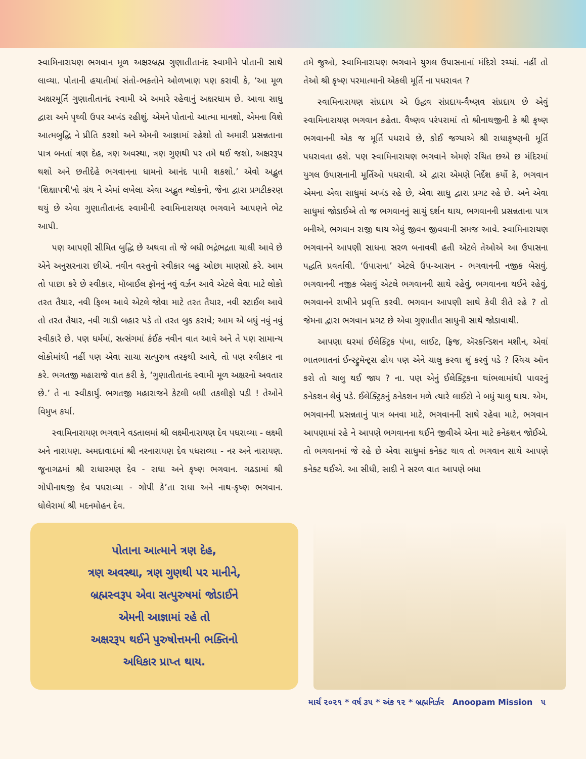સ્વામિનારાયણ ભગવાન મૂળ અક્ષરબ્રહ્મ ગુણાતીતાનંદ સ્વામીને પોતાની સાથે લાવ્યા. પોતાની હયાતીમાં સંતો-ભક્તોને ઓળખાણ પણ કરાવી કે, ‘આ મૂળ અક્ષરમૂર્તિ ગુણાતીતાનંદ સ્વામી એ અમારે રહેવાનું અક્ષરધામ છે. આવા સાધુ દ્વારા અમે પૃથ્વી ઉપર અખંડ રહીશું. એમને પોતાનો આત્મા માનશો, એમના વિશે આત્મબુદ્ધિ ને પ્રીતિ કરશો અને એમની આજ્ઞામાં રહેશો તો અમારી પ્રસન્નતાના પાત્ર બનતાં ત્રણ દેહ, ત્રણ અવસ્થા, ત્રણ ગુણથી પર તમે થઈ જશો, અક્ષરરૂપ થશો અને છતીદેહે ભગવાનના ધામનો આનંદ પામી શકશો.’ એવો અદ્ભુત 'શિક્ષાપત્રી'નો ગ્રંથ ને એમાં લખેલા એવા અદ્ભુત શ્લોકનો, જેના દ્વારા પ્રગટીકરણ થયું છે એવા ગુણાતીતાનંદ સ્વામીની સ્વામિનારાયણ ભગવાને આપણને ભેટ આપી.
પણ આપણી સીમિત બુદ્ધિ છે અથવા તો જે બધી ભદ્રંભદ્રતા ચાલી આવે છે એને અનુસરનારા છીએ. નવીન વસ્તુનો સ્વીકાર બહુ ઓછા માણસો કરે. આમ તો પાછા કરે છે સ્વીકાર, મૉબાઈલ ફૉનનું નવું વર્ઝન આવે એટલે લેવા માટે લોકો તરત તૈયાર, નવી ફિલ્મ આવે એટલે જોવા માટે તરત તૈયાર, નવી સ્ટાઈલ આવે તો તરત તૈયાર, નવી ગાડી બહાર પડે તો તરત બુક કરાવે; આમ એ બધું નવું નવું સ્વીકારે છે. પણ ધર્મમાં, સત્સંગમાં કંઈક નવીન વાત આવે અને તે પણ સામાન્ય લોકોમાંથી નહીં પણ એવા સાચા સત્પુરુષ તરફથી આવે, તો પણ સ્વીકાર ના કરે. ભગતજી મહારાજે વાત કરી કે, ‘ગુણાતીતાનંદ સ્વામી મૂળ અક્ષરનો અવતાર છે.’ તે ના સ્વીકાર્યું. ભગતજી મહારાજને કેટલી બધી તકલીફો પડી ! તેઓને વિમુખ કર્યા.
સ્વામિનારાયણ ભગવાને વડતાલમાં શ્રી લક્ષ્મીનારાયણ દેવ પધરાવ્યા - લક્ષ્મી અને નારાયણ. અમદાવાદમાં શ્રી નરનારાયણ દેવ પધરાવ્યા - નર અને નારાયણ. જૂનાગઢમાં શ્રી રાધારમણ દેવ - રાધા અને કૃષ્ણ ભગવાન. ગઢડામાં શ્રી ગોપીનાથજી દેવ પધરાવ્યા - ગોપી કે’તા રાધા અને નાથ-કૃષ્ણ ભગવાન. ધોલેરામાં શ્રી મદનમોહન દેવ.
તમે જુઓ, સ્વામિનારાયણ ભગવાને યુગલ ઉપાસનાનાં મંદિરો રચ્યાં. નહીં તો તેઓ શ્રી કૃષ્ણ પરમાત્માની એકલી મૂર્તિ ના પધરાવત ?
સ્વામિનારાયણ સંપ્રદાય એ ઉદ્ધવ સંપ્રદાય-વૈષ્ણવ સંપ્રદાય છે એવું સ્વામિનારાયણ ભગવાન કહેતા. વૈષ્ણવ પરંપરામાં તો શ્રીનાથજીની કે શ્રી કૃષ્ણ ભગવાનની એક જ મૂર્તિ પધરાવે છે, કોઈ જગ્યાએ શ્રી રાધાકૃષ્ણની મૂર્તિ પધરાવતા હશે. પણ સ્વામિનારાયણ ભગવાને એમણે રચિત છએ છ મંદિરમાં યુગલ ઉપાસનાની મૂર્તિઓ પધરાવી. એ દ્વારા એમણે નિર્દેશ કર્યો કે, ભગવાન એમના એવા સાધુમાં અખંડ રહે છે, એવા સાધુ દ્વારા પ્રગટ રહે છે. અને એવા સાધુમાં જોડાઈએ તો જ ભગવાનનું સાચું દર્શન થાય, ભગવાનની પ્રસન્નતાના પાત્ર બનીએ, ભગવાન રાજી થાય એવું જીવન જીવવાની સમજ આવે. સ્વામિનારાયણ ભગવાનને આપણી સાધના સરળ બનાવવી હતી એટલે તેઓએ આ ઉપાસના પદ્ધતિ પ્રવર્તાવી. ‘ઉપાસના’ એટલે ઉપ-આસન - ભગવાનની નજીક બેસવું. ભગવાનની નજીક બેસવું એટલે ભગવાનની સાથે રહેવું, ભગવાનના થઈને રહેવું, ભગવાનને રાખીને પ્રવૃત્તિ કરવી. ભગવાન આપણી સાથે કેવી રીતે રહે ? તો જેમના દ્વારા ભગવાન પ્રગટ છે એવા ગુણાતીત સાધુની સાથે જોડાવાથી.
આપણા ઘરમાં ઈલેક્ટ્રિક પંખા, લાઈટ, ફ્રિજ, ઍરકન્ડિશન મશીન, એવાં ભાતભાતનાં ઈન્સ્ટ્રુમૅન્ટ્સ હોય પણ એને ચાલુ કરવા શું કરવું પડે ? સ્વિચ ઑન કરો તો ચાલુ થઈ જાય ? ના. પણ એનું ઈલેક્ટ્રિકના થાંભલામાંથી પાવરનું કનેકશન લેવું પડે. ઈલેક્ટ્રિકનું કનેકશન મળે ત્યારે લાઈટો ને બધું ચાલુ થાય. એમ, ભગવાનની પ્રસન્નતાનું પાત્ર બનવા માટે, ભગવાનની સાથે રહેવા માટે, ભગવાન આપણામાં રહે ને આપણે ભગવાનના થઈને જીવીએ એના માટે કનેક્શન જોઈએ. તો ભગવાનમાં જે રહે છે એવા સાધુમાં કનેક્ટ થાવ તો ભગવાન સાથે આપણે કનેક્ટ થઈએ. આ સીધી, સાદી ને સરળ વાત આપણે બધા
પોતાના આત્માને ત્રણ દેહ,
ત્રણ અવસ્થા, ત્રણ ગુણથી પર માનીને,
બ્રહ્મસ્વરૂપ એવા સત્પુરુષમાં જોડાઈને
એમની આજ્ઞામાં રહે તો
અક્ષરરૂપ થઈને પુરુષોત્તમની ભક્તિનો
અધિકાર પ્રાપ્ત થાય.
માર્ચ ૨૦૨૧ * વર્ષ ૩૫ * અંક ૧૨ * બ્રહ્મનિર્ઝર Anoopam Mission ૫